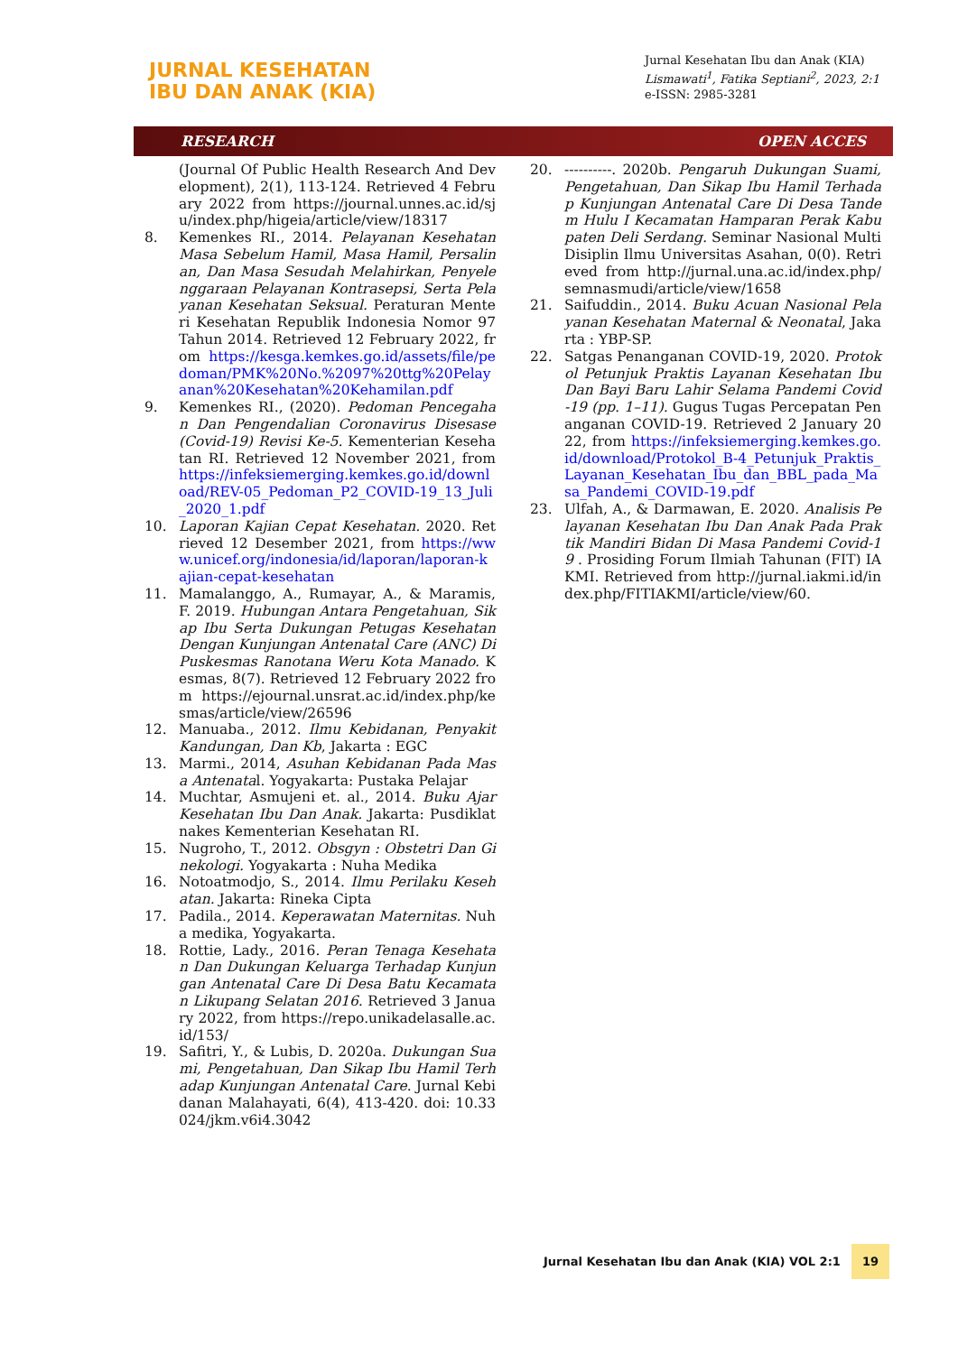JURNAL KESEHATAN
IBU DAN ANAK (KIA)
Jurnal Kesehatan Ibu dan Anak (KIA)
Lismawati<sup>1</sup>, Fatika Septiani<sup>2</sup>, 2023, 2:1
e-ISSN: 2985-3281
RESEARCH OPEN ACCES
(Journal Of Public Health Research And Development), 2(1), 113-124. Retrieved 4 February 2022 from https://journal.unnes.ac.id/sju/index.php/higeia/article/view/18317
8. Kemenkes RI., 2014. Pelayanan Kesehatan Masa Sebelum Hamil, Masa Hamil, Persalinan, Dan Masa Sesudah Melahirkan, Penyelenggaraan Pelayanan Kontrasepsi, Serta Pelayanan Kesehatan Seksual. Peraturan Menteri Kesehatan Republik Indonesia Nomor 97 Tahun 2014. Retrieved 12 February 2022, from https://kesga.kemkes.go.id/assets/file/pedoman/PMK%20No.%2097%20ttg%20Pelayanan%20Kesehatan%20Kehamilan.pdf
9. Kemenkes RI., (2020). Pedoman Pencegahan Dan Pengendalian Coronavirus Disesase (Covid-19) Revisi Ke-5. Kementerian Kesehatan RI. Retrieved 12 November 2021, from https://infeksiemerging.kemkes.go.id/download/REV-05_Pedoman_P2_COVID-19_13_Juli_2020_1.pdf
10. Laporan Kajian Cepat Kesehatan. 2020. Retrieved 12 Desember 2021, from https://www.unicef.org/indonesia/id/laporan/laporan-kajian-cepat-kesehatan
11. Mamalanggo, A., Rumayar, A., & Maramis, F. 2019. Hubungan Antara Pengetahuan, Sikap Ibu Serta Dukungan Petugas Kesehatan Dengan Kunjungan Antenatal Care (ANC) Di Puskesmas Ranotana Weru Kota Manado. Kesmas, 8(7). Retrieved 12 February 2022 from https://ejournal.unsrat.ac.id/index.php/kesmas/article/view/26596
12. Manuaba., 2012. Ilmu Kebidanan, Penyakit Kandungan, Dan Kb, Jakarta : EGC
13. Marmi., 2014, Asuhan Kebidanan Pada Masa Antenatal. Yogyakarta: Pustaka Pelajar
14. Muchtar, Asmujeni et. al., 2014. Buku Ajar Kesehatan Ibu Dan Anak. Jakarta: Pusdiklatnakes Kementerian Kesehatan RI.
15. Nugroho, T., 2012. Obsgyn : Obstetri Dan Ginekologi. Yogyakarta : Nuha Medika
16. Notoatmodjo, S., 2014. Ilmu Perilaku Kesehatan. Jakarta: Rineka Cipta
17. Padila., 2014. Keperawatan Maternitas. Nuha medika, Yogyakarta.
18. Rottie, Lady., 2016. Peran Tenaga Kesehatan Dan Dukungan Keluarga Terhadap Kunjungan Antenatal Care Di Desa Batu Kecamatan Likupang Selatan 2016. Retrieved 3 January 2022, from https://repo.unikadelasalle.ac.id/153/
19. Safitri, Y., & Lubis, D. 2020a. Dukungan Suami, Pengetahuan, Dan Sikap Ibu Hamil Terhadap Kunjungan Antenatal Care. Jurnal Kebidanan Malahayati, 6(4), 413-420. doi: 10.33024/jkm.v6i4.3042
20. ----------. 2020b. Pengaruh Dukungan Suami, Pengetahuan, Dan Sikap Ibu Hamil Terhadap Kunjungan Antenatal Care Di Desa Tandem Hulu I Kecamatan Hamparan Perak Kabupaten Deli Serdang. Seminar Nasional Multi Disiplin Ilmu Universitas Asahan, 0(0). Retrieved from http://jurnal.una.ac.id/index.php/semnasmudi/article/view/1658
21. Saifuddin., 2014. Buku Acuan Nasional Pelayanan Kesehatan Maternal & Neonatal, Jakarta : YBP-SP.
22. Satgas Penanganan COVID-19, 2020. Protokol Petunjuk Praktis Layanan Kesehatan Ibu Dan Bayi Baru Lahir Selama Pandemi Covid-19 (pp. 1–11). Gugus Tugas Percepatan Penanganan COVID-19. Retrieved 2 January 2022, from https://infeksiemerging.kemkes.go.id/download/Protokol_B-4_Petunjuk_Praktis_Layanan_Kesehatan_Ibu_dan_BBL_pada_Masa_Pandemi_COVID-19.pdf
23. Ulfah, A., & Darmawan, E. 2020. Analisis Pelayanan Kesehatan Ibu Dan Anak Pada Praktik Mandiri Bidan Di Masa Pandemi Covid-19 . Prosiding Forum Ilmiah Tahunan (FIT) IAKMI. Retrieved from http://jurnal.iakmi.id/index.php/FITIAKMI/article/view/60.
Jurnal Kesehatan Ibu dan Anak (KIA) VOL 2:1 19